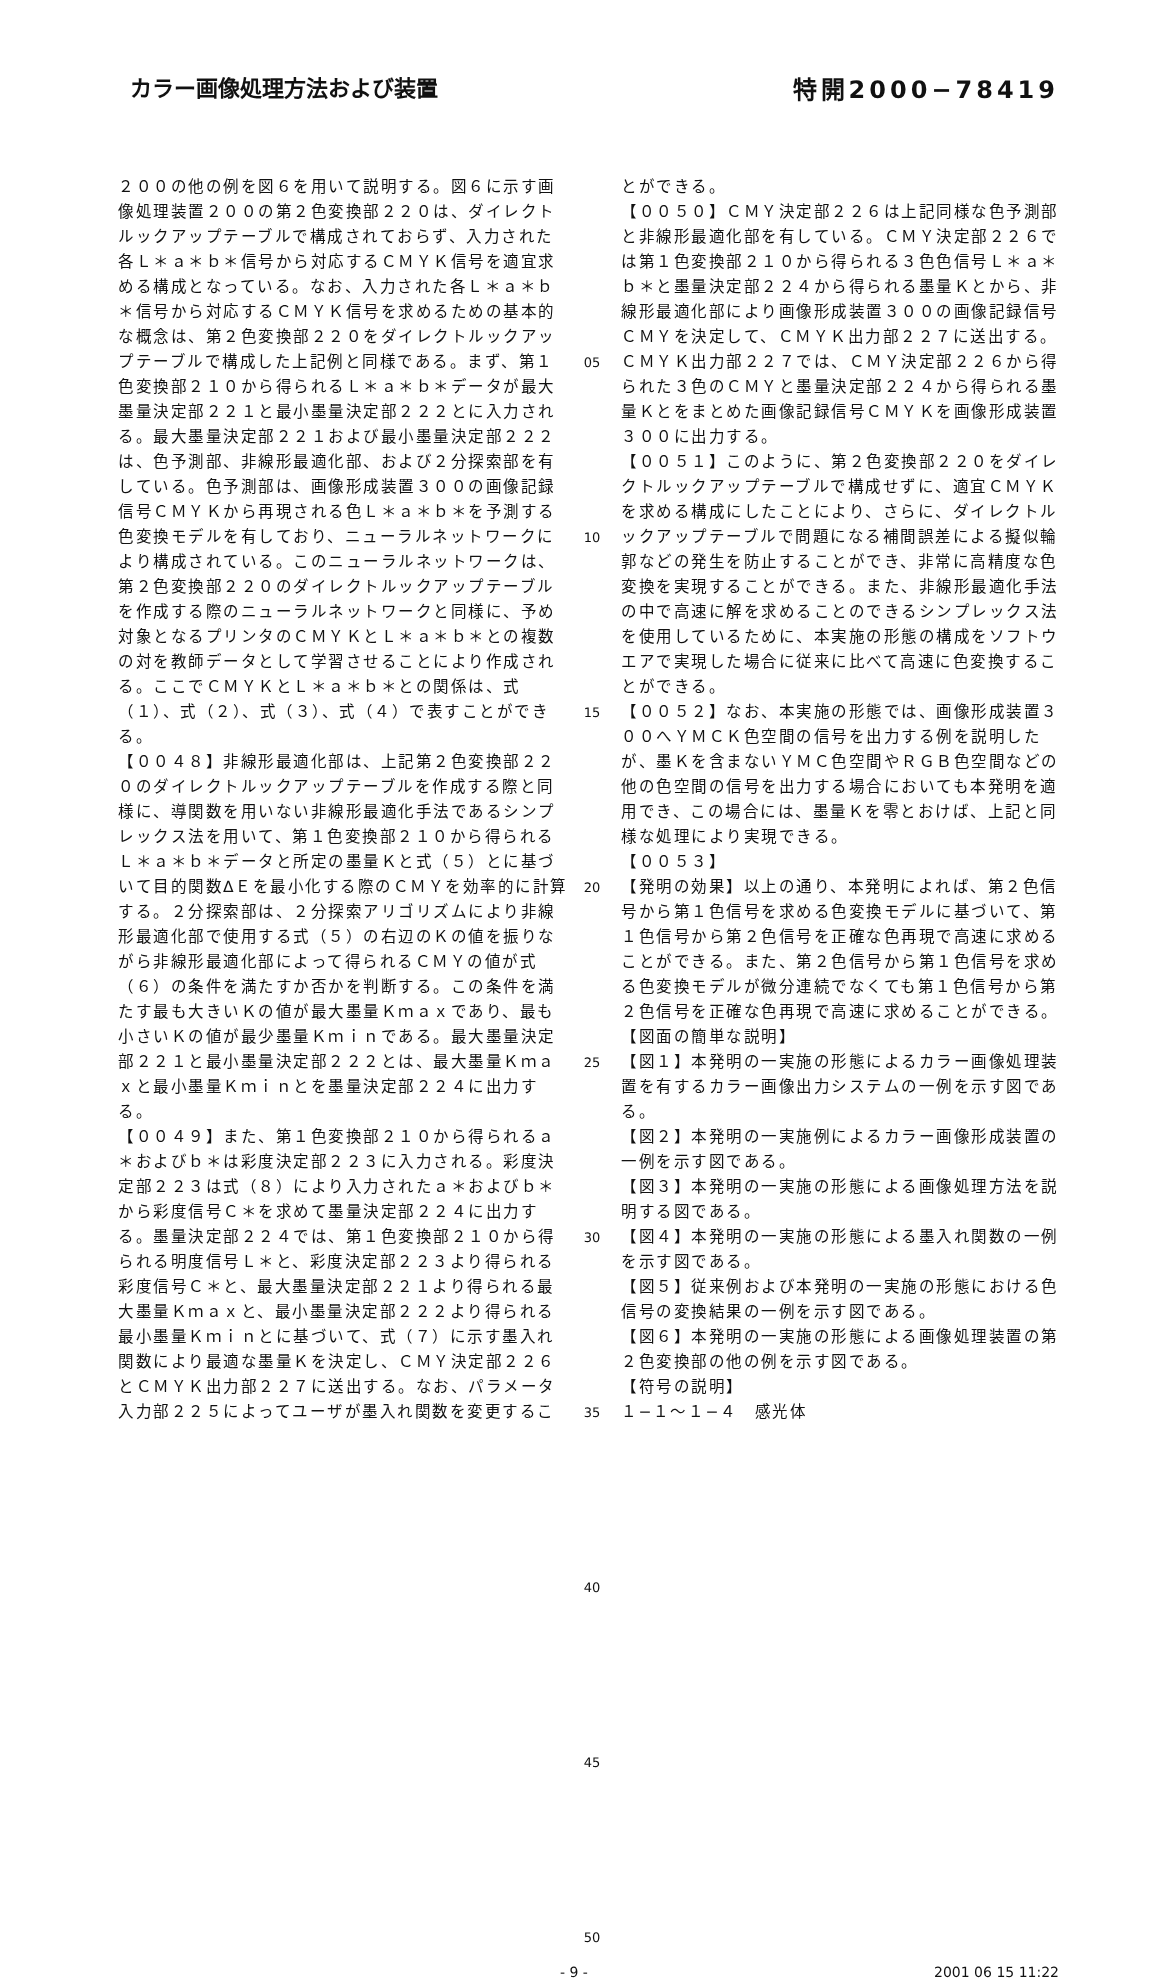カラー画像処理方法および装置 特開2000−78419
２００の他の例を図６を用いて説明する。図６に示す画像処理装置２００の第２色変換部２２０は、ダイレクトルックアップテーブルで構成されておらず、入力された各Ｌ＊ａ＊ｂ＊信号から対応するＣＭＹＫ信号を適宜求める構成となっている。なお、入力された各Ｌ＊ａ＊ｂ＊信号から対応するＣＭＹＫ信号を求めるための基本的な概念は、第２色変換部２２０をダイレクトルックアップテーブルで構成した上記例と同様である。まず、第１色変換部２１０から得られるＬ＊ａ＊ｂ＊データが最大墨量決定部２２１と最小墨量決定部２２２とに入力される。最大墨量決定部２２１および最小墨量決定部２２２は、色予測部、非線形最適化部、および２分探索部を有している。色予測部は、画像形成装置３００の画像記録信号ＣＭＹＫから再現される色Ｌ＊ａ＊ｂ＊を予測する色変換モデルを有しており、ニューラルネットワークにより構成されている。このニューラルネットワークは、第２色変換部２２０のダイレクトルックアップテーブルを作成する際のニューラルネットワークと同様に、予め対象となるプリンタのＣＭＹＫとＬ＊ａ＊ｂ＊との複数の対を教師データとして学習させることにより作成される。ここでＣＭＹＫとＬ＊ａ＊ｂ＊との関係は、式（１）、式（２）、式（３）、式（４）で表すことができる。
【００４８】非線形最適化部は、上記第２色変換部２２０のダイレクトルックアップテーブルを作成する際と同様に、導関数を用いない非線形最適化手法であるシンプレックス法を用いて、第１色変換部２１０から得られるＬ＊ａ＊ｂ＊データと所定の墨量Ｋと式（５）とに基づいて目的関数ΔＥを最小化する際のＣＭＹを効率的に計算する。２分探索部は、２分探索アリゴリズムにより非線形最適化部で使用する式（５）の右辺のＫの値を振りながら非線形最適化部によって得られるＣＭＹの値が式（６）の条件を満たすか否かを判断する。この条件を満たす最も大きいＫの値が最大墨量Ｋｍａｘであり、最も小さいＫの値が最少墨量Ｋｍｉｎである。最大墨量決定部２２１と最小墨量決定部２２２とは、最大墨量Ｋｍａｘと最小墨量Ｋｍｉｎとを墨量決定部２２４に出力する。
【００４９】また、第１色変換部２１０から得られるａ＊およびｂ＊は彩度決定部２２３に入力される。彩度決定部２２３は式（８）により入力されたａ＊およびｂ＊から彩度信号Ｃ＊を求めて墨量決定部２２４に出力する。墨量決定部２２４では、第１色変換部２１０から得られる明度信号Ｌ＊と、彩度決定部２２３より得られる彩度信号Ｃ＊と、最大墨量決定部２２１より得られる最大墨量Ｋｍａｘと、最小墨量決定部２２２より得られる最小墨量Ｋｍｉｎとに基づいて、式（７）に示す墨入れ関数により最適な墨量Ｋを決定し、ＣＭＹ決定部２２６とＣＭＹＫ出力部２２７に送出する。なお、パラメータ入力部２２５によってユーザが墨入れ関数を変更するこ
05
10
15
20
25
30
35
40
45
50
とができる。
【００５０】ＣＭＹ決定部２２６は上記同様な色予測部と非線形最適化部を有している。ＣＭＹ決定部２２６では第１色変換部２１０から得られる３色色信号Ｌ＊ａ＊ｂ＊と墨量決定部２２４から得られる墨量Ｋとから、非線形最適化部により画像形成装置３００の画像記録信号ＣＭＹを決定して、ＣＭＹＫ出力部２２７に送出する。ＣＭＹＫ出力部２２７では、ＣＭＹ決定部２２６から得られた３色のＣＭＹと墨量決定部２２４から得られる墨量Ｋとをまとめた画像記録信号ＣＭＹＫを画像形成装置３００に出力する。
【００５１】このように、第２色変換部２２０をダイレクトルックアップテーブルで構成せずに、適宜ＣＭＹＫを求める構成にしたことにより、さらに、ダイレクトルックアップテーブルで問題になる補間誤差による擬似輪郭などの発生を防止することができ、非常に高精度な色変換を実現することができる。また、非線形最適化手法の中で高速に解を求めることのできるシンプレックス法を使用しているために、本実施の形態の構成をソフトウエアで実現した場合に従来に比べて高速に色変換することができる。
【００５２】なお、本実施の形態では、画像形成装置３００へＹＭＣＫ色空間の信号を出力する例を説明したが、墨Ｋを含まないＹＭＣ色空間やＲＧＢ色空間などの他の色空間の信号を出力する場合においても本発明を適用でき、この場合には、墨量Ｋを零とおけば、上記と同様な処理により実現できる。
【００５３】
【発明の効果】以上の通り、本発明によれば、第２色信号から第１色信号を求める色変換モデルに基づいて、第１色信号から第２色信号を正確な色再現で高速に求めることができる。また、第２色信号から第１色信号を求める色変換モデルが微分連続でなくても第１色信号から第２色信号を正確な色再現で高速に求めることができる。
【図面の簡単な説明】
【図１】本発明の一実施の形態によるカラー画像処理装置を有するカラー画像出力システムの一例を示す図である。
【図２】本発明の一実施例によるカラー画像形成装置の一例を示す図である。
【図３】本発明の一実施の形態による画像処理方法を説明する図である。
【図４】本発明の一実施の形態による墨入れ関数の一例を示す図である。
【図５】従来例および本発明の一実施の形態における色信号の変換結果の一例を示す図である。
【図６】本発明の一実施の形態による画像処理装置の第２色変換部の他の例を示す図である。
【符号の説明】
１−１〜１−４　感光体
- 9 - 2001 06 15 11:22